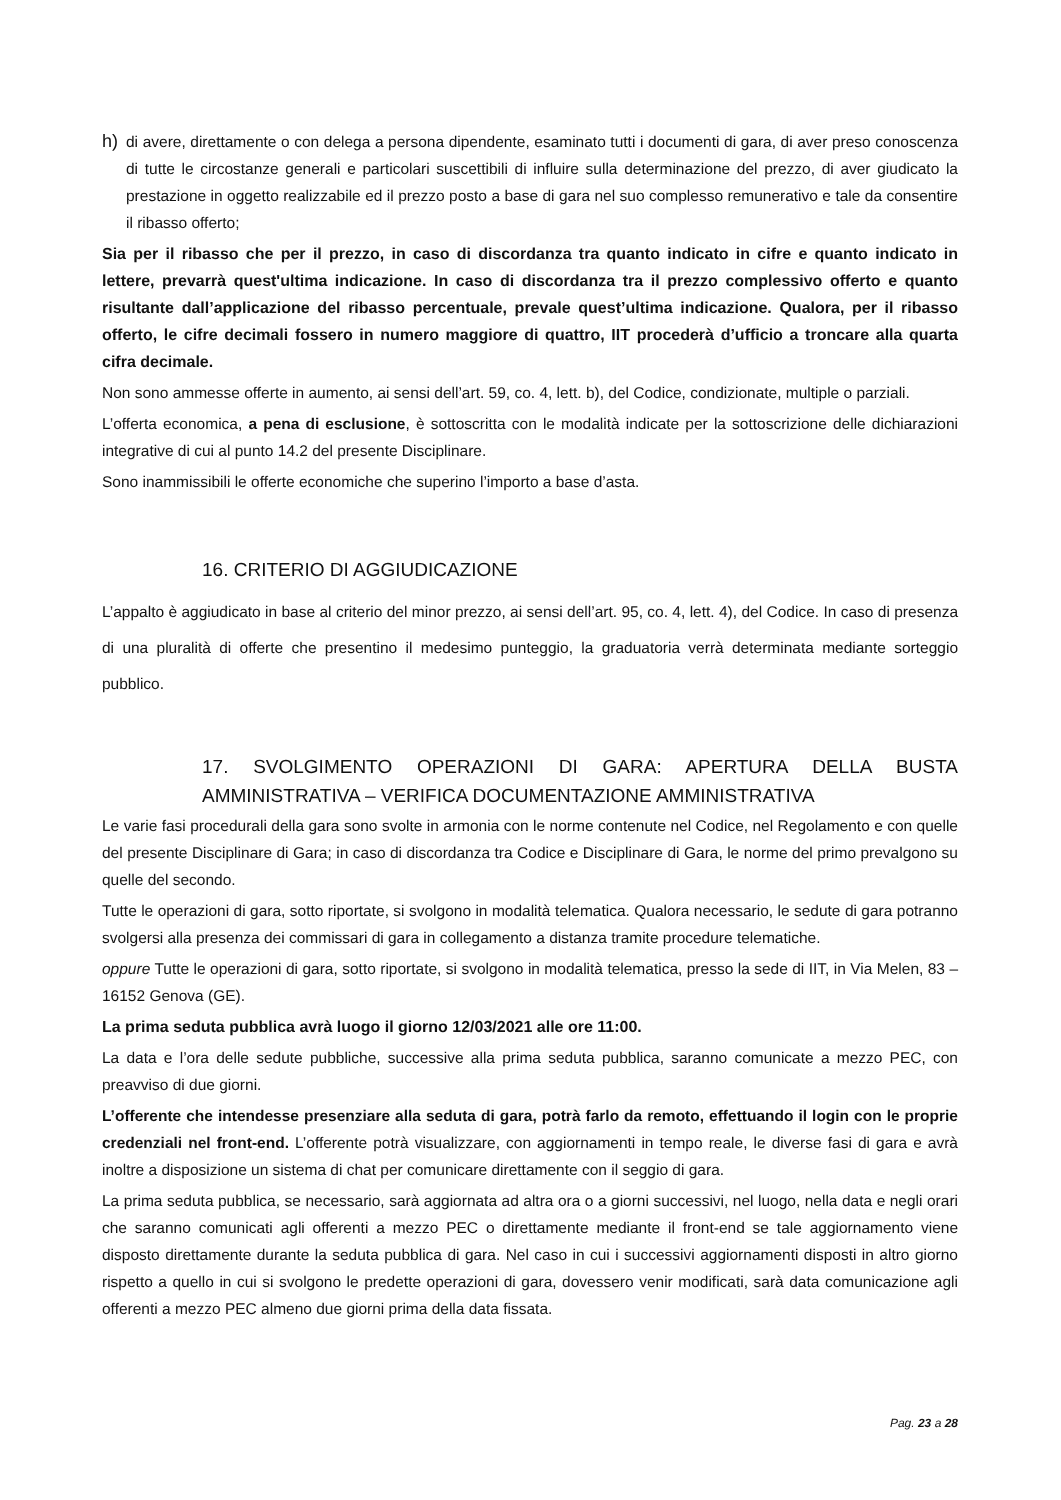h)
di avere, direttamente o con delega a persona dipendente, esaminato tutti i documenti di gara, di aver preso conoscenza di tutte le circostanze generali e particolari suscettibili di influire sulla determinazione del prezzo, di aver giudicato la prestazione in oggetto realizzabile ed il prezzo posto a base di gara nel suo complesso remunerativo e tale da consentire il ribasso offerto;
Sia per il ribasso che per il prezzo, in caso di discordanza tra quanto indicato in cifre e quanto indicato in lettere, prevarrà quest'ultima indicazione. In caso di discordanza tra il prezzo complessivo offerto e quanto risultante dall’applicazione del ribasso percentuale, prevale quest’ultima indicazione. Qualora, per il ribasso offerto, le cifre decimali fossero in numero maggiore di quattro, IIT procederà d’ufficio a troncare alla quarta cifra decimale.
Non sono ammesse offerte in aumento, ai sensi dell’art. 59, co. 4, lett. b), del Codice, condizionate, multiple o parziali.
L’offerta economica, a pena di esclusione, è sottoscritta con le modalità indicate per la sottoscrizione delle dichiarazioni integrative di cui al punto 14.2 del presente Disciplinare.
Sono inammissibili le offerte economiche che superino l’importo a base d’asta.
16. CRITERIO DI AGGIUDICAZIONE
L’appalto è aggiudicato in base al criterio del minor prezzo, ai sensi dell’art. 95, co. 4, lett. 4), del Codice. In caso di presenza di una pluralità di offerte che presentino il medesimo punteggio, la graduatoria verrà determinata mediante sorteggio pubblico.
17. SVOLGIMENTO OPERAZIONI DI GARA: APERTURA DELLA BUSTA AMMINISTRATIVA – VERIFICA DOCUMENTAZIONE AMMINISTRATIVA
Le varie fasi procedurali della gara sono svolte in armonia con le norme contenute nel Codice, nel Regolamento e con quelle del presente Disciplinare di Gara; in caso di discordanza tra Codice e Disciplinare di Gara, le norme del primo prevalgono su quelle del secondo.
Tutte le operazioni di gara, sotto riportate, si svolgono in modalità telematica. Qualora necessario, le sedute di gara potranno svolgersi alla presenza dei commissari di gara in collegamento a distanza tramite procedure telematiche.
oppure Tutte le operazioni di gara, sotto riportate, si svolgono in modalità telematica, presso la sede di IIT, in Via Melen, 83 – 16152 Genova (GE).
La prima seduta pubblica avrà luogo il giorno 12/03/2021 alle ore 11:00.
La data e l’ora delle sedute pubbliche, successive alla prima seduta pubblica, saranno comunicate a mezzo PEC, con preavviso di due giorni.
L’offerente che intendesse presenziare alla seduta di gara, potrà farlo da remoto, effettuando il login con le proprie credenziali nel front-end. L’offerente potrà visualizzare, con aggiornamenti in tempo reale, le diverse fasi di gara e avrà inoltre a disposizione un sistema di chat per comunicare direttamente con il seggio di gara.
La prima seduta pubblica, se necessario, sarà aggiornata ad altra ora o a giorni successivi, nel luogo, nella data e negli orari che saranno comunicati agli offerenti a mezzo PEC o direttamente mediante il front-end se tale aggiornamento viene disposto direttamente durante la seduta pubblica di gara. Nel caso in cui i successivi aggiornamenti disposti in altro giorno rispetto a quello in cui si svolgono le predette operazioni di gara, dovessero venir modificati, sarà data comunicazione agli offerenti a mezzo PEC almeno due giorni prima della data fissata.
Pag. 23 a 28